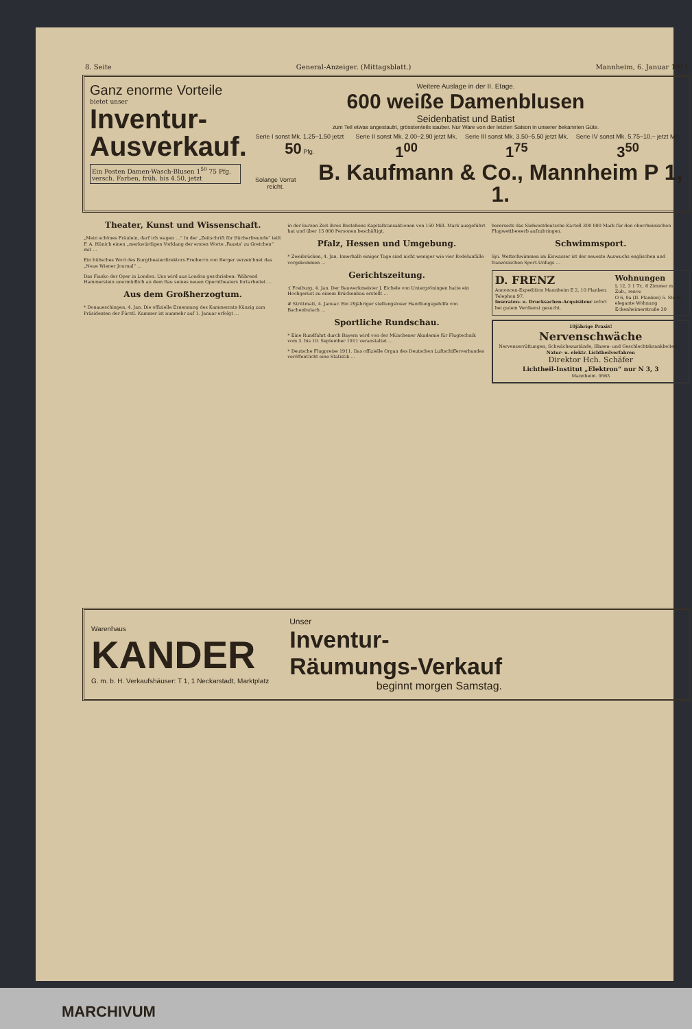8. Seite General-Anzeiger. (Mittagsblatt.) Mannheim, 6. Januar 1911
Ganz enorme Vorteile
bietet unser
Inventur-
Ausverkauf.
Ein Posten Damen-Wasch-Blusen 1<sup>50</sup> 75 Pfg. versch. Farben, früh. bis 4.50, jetzt
Weitere Auslage in der II. Etage.
600 weiße Damenblusen
Seidenbatist und Batist
zum Teil etwas angestaubt, grösstenteils sauber. Nur Ware von der letzten Saison in unserer bekannten Güte.
Serie I sonst Mk. 1.25–1.50 jetzt 50 Pfg. Serie II sonst Mk. 2.00–2.90 jetzt Mk. 1<sup>00</sup> Serie III sonst Mk. 3.50–5.50 jetzt Mk. 1<sup>75</sup> Serie IV sonst Mk. 5.75–10.– jetzt Mk. 3<sup>50</sup>
Solange Vorrat reicht. B. Kaufmann & Co., Mannheim P 1, 1.
Theater, Kunst und Wissenschaft.
„Mein schönes Fräulein, darf ich wagen …“ In der „Zeitschrift für Bücherfreunde“ teilt F. A. Hünich einen „merkwürdigen Vorklang der ersten Worte ‚Fausts‘ zu Gretchen“ mit …
Ein hübsches Wort des Burgtheaterdirektors Freiherrn von Berger verzeichnet das „Neue Wiener Journal“ …
Das Fiasko der Oper in London. Uns wird aus London geschrieben: Während Hammerstein unermüdlich an dem Bau seines neuen Operntheaters fortarbeitet …
Aus dem Großherzogtum.
* Donaueschingen, 4. Jan. Die offizielle Ernennung des Kammerrats Künzig zum Präsidenten der Fürstl. Kammer ist nunmehr auf 1. Januar erfolgt …
in der kurzen Zeit ihres Bestehens Kapitaltransaktionen von 150 Mill. Mark ausgeführt hat und über 15 000 Personen beschäftigt.
Pfalz, Hessen und Umgebung.
* Zweibrücken, 4. Jan. Innerhalb einiger Tage sind nicht weniger wie vier Rodelunfälle vorgekommen …
Gerichtszeitung.
:( Freiburg, 4. Jan. Der Bauwerkmeister J. Eichele von Untergröningen hatte ein Hochgerüst zu einem Brückenbau erstellt …
# Strittmatt, 4. Januar. Ein 29jähriger stellungsloser Handlungsgehilfe von Bachenbulach …
Sportliche Rundschau.
* Eine Rundfahrt durch Bayern wird von der Münchener Akademie für Flugtechnik vom 3. bis 10. September 1911 veranstaltet …
* Deutsche Flugpreise 1911. Das offizielle Organ des Deutschen Luftschifferverbandes veröffentlicht eine Statistik …
bererseits das Südwestdeutsche Kartell 300 000 Mark für den oberrheinischen Flugwettbewerb aufzubringen.
Schwimmsport.
Spi. Wettschwimmen im Eiswasser ist der neueste Auswuchs englischen und französischen Sport-Unfugs …
D. FRENZ
Annoncen-Expedition Mannheim E 2, 10 Planken. Telephon 97.
Inseraten- u. Drucksachen-Acquisiteur sofort bei gutem Verdienst gesucht.
Wohnungen
L 12, 3 1 Tr., 6 Zimmer m. Zub., renov.
O 6, 9a (II. Planken) 5. Stock, elegante Wohnung
Eckenheimerstraße 30
10jährige Praxis!
Nervenschwäche
Nervenzerrüttungen, Schwächezustände, Blasen- und Geschlechtskrankheiten …
Natur- u. elektr. Lichtheilverfahren
Direktor Hch. Schäfer
Lichtheil-Institut „Elektron“ nur N 3, 3
Mannheim. 9563
Warenhaus
KANDER
G. m. b. H. Verkaufshäuser: T 1, 1 Neckarstadt, Marktplatz
Unser
Inventur-
Räumungs-Verkauf
beginnt morgen Samstag.
MARCHIVUM